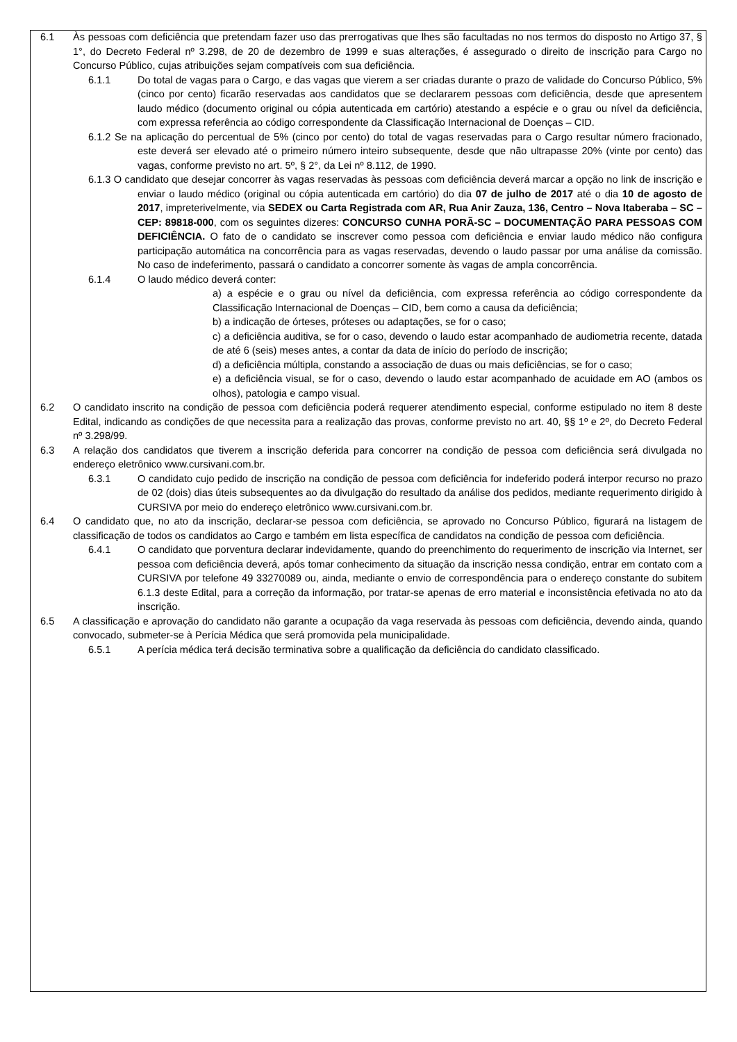6.1 Às pessoas com deficiência que pretendam fazer uso das prerrogativas que lhes são facultadas no nos termos do disposto no Artigo 37, § 1°, do Decreto Federal nº 3.298, de 20 de dezembro de 1999 e suas alterações, é assegurado o direito de inscrição para Cargo no Concurso Público, cujas atribuições sejam compatíveis com sua deficiência.
6.1.1 Do total de vagas para o Cargo, e das vagas que vierem a ser criadas durante o prazo de validade do Concurso Público, 5% (cinco por cento) ficarão reservadas aos candidatos que se declararem pessoas com deficiência, desde que apresentem laudo médico (documento original ou cópia autenticada em cartório) atestando a espécie e o grau ou nível da deficiência, com expressa referência ao código correspondente da Classificação Internacional de Doenças – CID.
6.1.2 Se na aplicação do percentual de 5% (cinco por cento) do total de vagas reservadas para o Cargo resultar número fracionado, este deverá ser elevado até o primeiro número inteiro subsequente, desde que não ultrapasse 20% (vinte por cento) das vagas, conforme previsto no art. 5º, § 2°, da Lei nº 8.112, de 1990.
6.1.3 O candidato que desejar concorrer às vagas reservadas às pessoas com deficiência deverá marcar a opção no link de inscrição e enviar o laudo médico (original ou cópia autenticada em cartório) do dia 07 de julho de 2017 até o dia 10 de agosto de 2017, impreterivelmente, via SEDEX ou Carta Registrada com AR, Rua Anir Zauza, 136, Centro – Nova Itaberaba – SC – CEP: 89818-000, com os seguintes dizeres: CONCURSO CUNHA PORÃ-SC – DOCUMENTAÇÃO PARA PESSOAS COM DEFICIÊNCIA. O fato de o candidato se inscrever como pessoa com deficiência e enviar laudo médico não configura participação automática na concorrência para as vagas reservadas, devendo o laudo passar por uma análise da comissão. No caso de indeferimento, passará o candidato a concorrer somente às vagas de ampla concorrência.
6.1.4 O laudo médico deverá conter:
a) a espécie e o grau ou nível da deficiência, com expressa referência ao código correspondente da Classificação Internacional de Doenças – CID, bem como a causa da deficiência;
b) a indicação de órteses, próteses ou adaptações, se for o caso;
c) a deficiência auditiva, se for o caso, devendo o laudo estar acompanhado de audiometria recente, datada de até 6 (seis) meses antes, a contar da data de início do período de inscrição;
d) a deficiência múltipla, constando a associação de duas ou mais deficiências, se for o caso;
e) a deficiência visual, se for o caso, devendo o laudo estar acompanhado de acuidade em AO (ambos os olhos), patologia e campo visual.
6.2 O candidato inscrito na condição de pessoa com deficiência poderá requerer atendimento especial, conforme estipulado no item 8 deste Edital, indicando as condições de que necessita para a realização das provas, conforme previsto no art. 40, §§ 1º e 2º, do Decreto Federal nº 3.298/99.
6.3 A relação dos candidatos que tiverem a inscrição deferida para concorrer na condição de pessoa com deficiência será divulgada no endereço eletrônico www.cursivani.com.br.
6.3.1 O candidato cujo pedido de inscrição na condição de pessoa com deficiência for indeferido poderá interpor recurso no prazo de 02 (dois) dias úteis subsequentes ao da divulgação do resultado da análise dos pedidos, mediante requerimento dirigido à CURSIVA por meio do endereço eletrônico www.cursivani.com.br.
6.4 O candidato que, no ato da inscrição, declarar-se pessoa com deficiência, se aprovado no Concurso Público, figurará na listagem de classificação de todos os candidatos ao Cargo e também em lista específica de candidatos na condição de pessoa com deficiência.
6.4.1 O candidato que porventura declarar indevidamente, quando do preenchimento do requerimento de inscrição via Internet, ser pessoa com deficiência deverá, após tomar conhecimento da situação da inscrição nessa condição, entrar em contato com a CURSIVA por telefone 49 33270089 ou, ainda, mediante o envio de correspondência para o endereço constante do subitem 6.1.3 deste Edital, para a correção da informação, por tratar-se apenas de erro material e inconsistência efetivada no ato da inscrição.
6.5 A classificação e aprovação do candidato não garante a ocupação da vaga reservada às pessoas com deficiência, devendo ainda, quando convocado, submeter-se à Perícia Médica que será promovida pela municipalidade.
6.5.1 A perícia médica terá decisão terminativa sobre a qualificação da deficiência do candidato classificado.